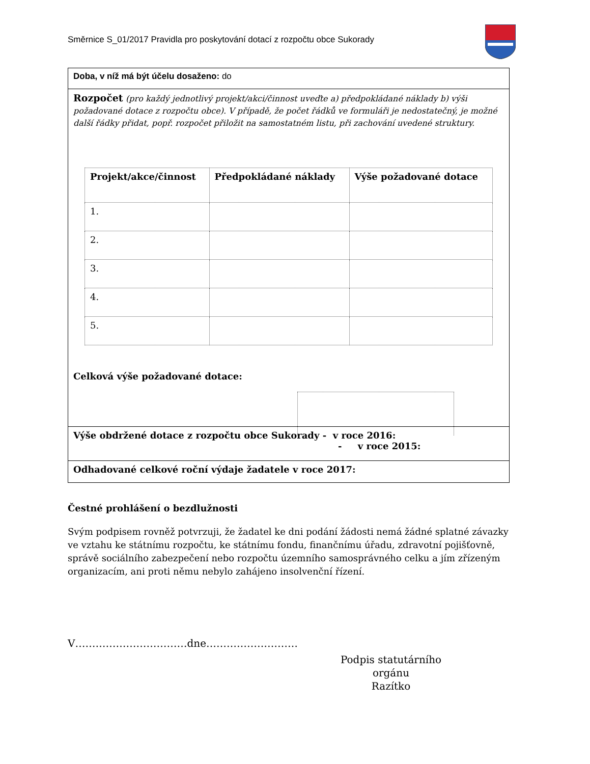Směrnice S_01/2017 Pravidla pro poskytování dotací z rozpočtu obce Sukorady
Doba, v níž má být účelu dosaženo: do
Rozpočet (pro každý jednotlivý projekt/akci/činnost uveďte a) předpokládané náklady b) výši požadované dotace z rozpočtu obce). V případě, že počet řádků ve formuláři je nedostatečný, je možné další řádky přidat, popř. rozpočet přiložit na samostatném listu, při zachování uvedené struktury.
| Projekt/akce/činnost | Předpokládané náklady | Výše požadované dotace |
| --- | --- | --- |
| 1. | | |
| 2. | | |
| 3. | | |
| 4. | | |
| 5. | | |
Celková výše požadované dotace:
Výše obdržené dotace z rozpočtu obce Sukorady - v roce 2016:
- v roce 2015:
Odhadované celkové roční výdaje žadatele v roce 2017:
Čestné prohlášení o bezdlužnosti
Svým podpisem rovněž potvrzuji, že žadatel ke dni podání žádosti nemá žádné splatné závazky ve vztahu ke státnímu rozpočtu, ke státnímu fondu, finančnímu úřadu, zdravotní pojišťovně, správě sociálního zabezpečení nebo rozpočtu územního samosprávného celku a jím zřízeným organizacím, ani proti němu nebylo zahájeno insolvenční řízení.
V……………………………dne………………………
Podpis statutárního orgánu
Razítko